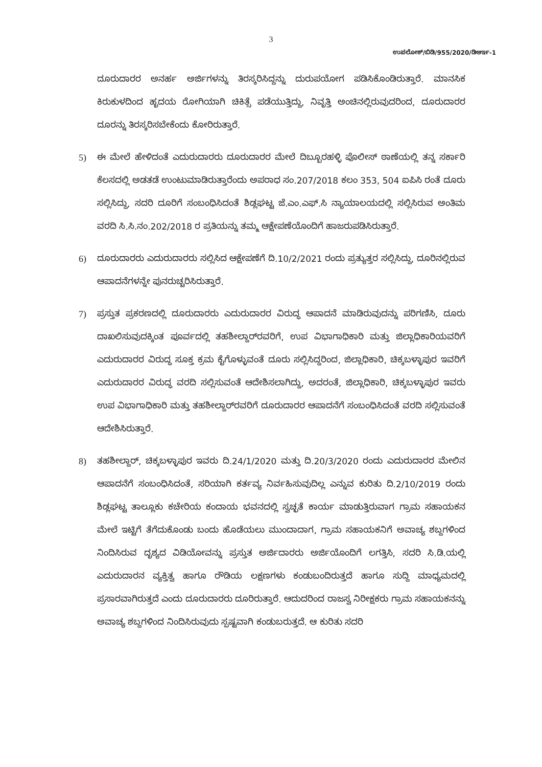3
ಉಪಲೋಕ್/ಬಿಡಿ/955/2020/ಡಿಆರ್ಇ-1
ದೂರುದಾರರ ಅನರ್ಹ ಅರ್ಜಿಗಳನ್ನು ತಿರಸ್ಕರಿಸಿದ್ದನ್ನು ದುರುಪಯೋಗ ಪಡಿಸಿಕೊಂಡಿರುತ್ತಾರೆ. ಮಾನಸಿಕ ಕಿರುಕುಳದಿಂದ ಹೃದಯ ರೋಗಿಯಾಗಿ ಚಿಕಿತ್ಸೆ ಪಡೆಯುತ್ತಿದ್ದು, ನಿವೃತ್ತಿ ಅಂಚಿನಲ್ಲಿರುವುದರಿಂದ, ದೂರುದಾರರ ದೂರನ್ನು ತಿರಸ್ಕರಿಸಬೇಕೆಂದು ಕೋರಿರುತ್ತಾರೆ.
5) ಈ ಮೇಲೆ ಹೇಳಿದಂತೆ ಎದುರುದಾರರು ದೂರುದಾರರ ಮೇಲೆ ದಿಬ್ಬೂರಹಳ್ಳಿ ಪೊಲೀಸ್ ಠಾಣೆಯಲ್ಲಿ ತನ್ನ ಸರ್ಕಾರಿ ಕೆಲಸದಲ್ಲಿ ಅಡತಡೆ ಉಂಟುಮಾಡಿರುತ್ತಾರೆಂದು ಅಪರಾಧ ಸಂ.207/2018 ಕಲಂ 353, 504 ಐಪಿಸಿ ರಂತೆ ದೂರು ಸಲ್ಲಿಸಿದ್ದು, ಸದರಿ ದೂರಿಗೆ ಸಂಬಂಧಿಸಿದಂತೆ ಶಿಡ್ಲಘಟ್ಟ ಜೆ.ಎಂ.ಎಫ್.ಸಿ ನ್ಯಾಯಾಲಯದಲ್ಲಿ ಸಲ್ಲಿಸಿರುವ ಅಂತಿಮ ವರದಿ ಸಿ.ಸಿ.ನಂ.202/2018 ರ ಪ್ರತಿಯನ್ನು ತಮ್ಮ ಆಕ್ಷೇಪಣೆಯೊಂದಿಗೆ ಹಾಜರುಪಡಿಸಿರುತ್ತಾರೆ.
6) ದೂರುದಾರರು ಎದುರುದಾರರು ಸಲ್ಲಿಸಿದ ಆಕ್ಷೇಪಣೆಗೆ ದಿ.10/2/2021 ರಂದು ಪ್ರತ್ಯುತ್ತರ ಸಲ್ಲಿಸಿದ್ದು, ದೂರಿನಲ್ಲಿರುವ ಆಪಾದನೆಗಳನ್ನೇ ಪುನರುಚ್ಚರಿಸಿರುತ್ತಾರೆ.
7) ಪ್ರಸ್ತುತ ಪ್ರಕರಣದಲ್ಲಿ ದೂರುದಾರರು ಎದುರುದಾರರ ವಿರುದ್ಧ ಆಪಾದನೆ ಮಾಡಿರುವುದನ್ನು ಪರಿಗಣಿಸಿ, ದೂರು ದಾಖಲಿಸುವುದಕ್ಕಿಂತ ಪೂರ್ವದಲ್ಲಿ ತಹಶೀಲ್ದಾರ್‌ರವರಿಗೆ, ಉಪ ವಿಭಾಗಾಧಿಕಾರಿ ಮತ್ತು ಜಿಲ್ಲಾಧಿಕಾರಿಯವರಿಗೆ ಎದುರುದಾರರ ವಿರುದ್ಧ ಸೂಕ್ತ ಕ್ರಮ ಕೈಗೊಳ್ಳುವಂತೆ ದೂರು ಸಲ್ಲಿಸಿದ್ದರಿಂದ, ಜಿಲ್ಲಾಧಿಕಾರಿ, ಚಿಕ್ಕಬಳ್ಳಾಪುರ ಇವರಿಗೆ ಎದುರುದಾರರ ವಿರುದ್ಧ ವರದಿ ಸಲ್ಲಿಸುವಂತೆ ಆದೇಶಿಸಲಾಗಿದ್ದು, ಅದರಂತೆ, ಜಿಲ್ಲಾಧಿಕಾರಿ, ಚಿಕ್ಕಬಳ್ಳಾಪುರ ಇವರು ಉಪ ವಿಭಾಗಾಧಿಕಾರಿ ಮತ್ತು ತಹಶೀಲ್ದಾರ್‌ರವರಿಗೆ ದೂರುದಾರರ ಆಪಾದನೆಗೆ ಸಂಬಂಧಿಸಿದಂತೆ ವರದಿ ಸಲ್ಲಿಸುವಂತೆ ಆದೇಶಿಸಿರುತ್ತಾರೆ.
8) ತಹಶೀಲ್ದಾರ್, ಚಿಕ್ಕಬಳ್ಳಾಪುರ ಇವರು ದಿ.24/1/2020 ಮತ್ತು ದಿ.20/3/2020 ರಂದು ಎದುರುದಾರರ ಮೇಲಿನ ಆಪಾದನೆಗೆ ಸಂಬಂಧಿಸಿದಂತೆ, ಸರಿಯಾಗಿ ಕರ್ತವ್ಯ ನಿರ್ವಹಿಸುವುದಿಲ್ಲ ಎನ್ನುವ ಕುರಿತು ದಿ.2/10/2019 ರಂದು ಶಿಡ್ಲಘಟ್ಟ ತಾಲ್ಲೂಕು ಕಚೇರಿಯ ಕಂದಾಯ ಭವನದಲ್ಲಿ ಸ್ವಚ್ಛತೆ ಕಾರ್ಯ ಮಾಡುತ್ತಿರುವಾಗ ಗ್ರಾಮ ಸಹಾಯಕನ ಮೇಲೆ ಇಟ್ಟಿಗೆ ತೆಗೆದುಕೊಂಡು ಬಂದು ಹೊಡೆಯಲು ಮುಂದಾದಾಗ, ಗ್ರಾಮ ಸಹಾಯಕನಿಗೆ ಅವಾಚ್ಯ ಶಬ್ದಗಳಿಂದ ನಿಂದಿಸಿರುವ ದೃಶ್ಯದ ವಿಡಿಯೋವನ್ನು ಪ್ರಸ್ತುತ ಅರ್ಜಿದಾರರು ಅರ್ಜಿಯೊಂದಿಗೆ ಲಗತ್ತಿಸಿ, ಸದರಿ ಸಿ.ಡಿ.ಯಲ್ಲಿ ಎದುರುದಾರನ ವ್ಯಕ್ತಿತ್ವ ಹಾಗೂ ರೌಡಿಯ ಲಕ್ಷಣಗಳು ಕಂಡುಬಂದಿರುತ್ತದೆ ಹಾಗೂ ಸುದ್ದಿ ಮಾಧ್ಯಮದಲ್ಲಿ ಪ್ರಸಾರವಾಗಿರುತ್ತದೆ ಎಂದು ದೂರುದಾರರು ದೂರಿರುತ್ತಾರೆ. ಆದುದರಿಂದ ರಾಜಸ್ವ ನಿರೀಕ್ಷಕರು ಗ್ರಾಮ ಸಹಾಯಕನನ್ನು ಅವಾಚ್ಯ ಶಬ್ದಗಳಿಂದ ನಿಂದಿಸಿರುವುದು ಸ್ಪಷ್ಟವಾಗಿ ಕಂಡುಬರುತ್ತದೆ. ಆ ಕುರಿತು ಸದರಿ